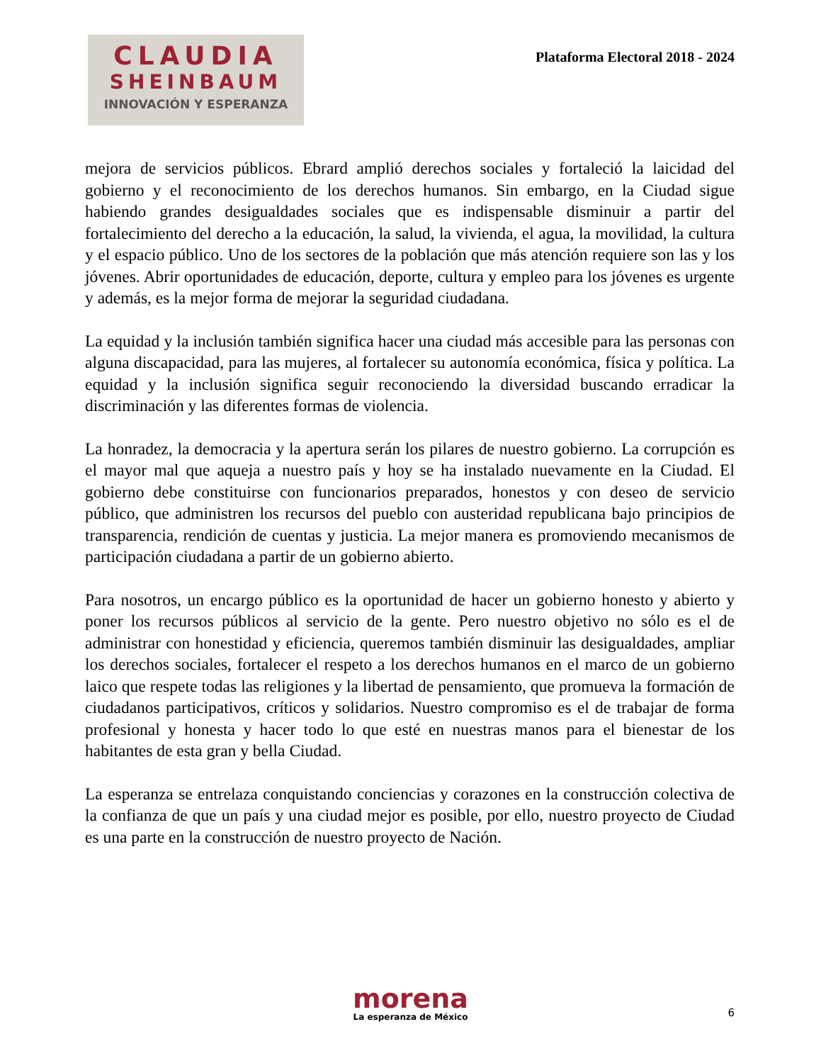CLAUDIA
SHEINBAUM
INNOVACIÓN Y ESPERANZA
Plataforma Electoral 2018 - 2024
mejora de servicios públicos. Ebrard amplió derechos sociales y fortaleció la laicidad del gobierno y el reconocimiento de los derechos humanos. Sin embargo, en la Ciudad sigue habiendo grandes desigualdades sociales que es indispensable disminuir a partir del fortalecimiento del derecho a la educación, la salud, la vivienda, el agua, la movilidad, la cultura y el espacio público. Uno de los sectores de la población que más atención requiere son las y los jóvenes. Abrir oportunidades de educación, deporte, cultura y empleo para los jóvenes es urgente y además, es la mejor forma de mejorar la seguridad ciudadana.
La equidad y la inclusión también significa hacer una ciudad más accesible para las personas con alguna discapacidad, para las mujeres, al fortalecer su autonomía económica, física y política. La equidad y la inclusión significa seguir reconociendo la diversidad buscando erradicar la discriminación y las diferentes formas de violencia.
La honradez, la democracia y la apertura serán los pilares de nuestro gobierno. La corrupción es el mayor mal que aqueja a nuestro país y hoy se ha instalado nuevamente en la Ciudad. El gobierno debe constituirse con funcionarios preparados, honestos y con deseo de servicio público, que administren los recursos del pueblo con austeridad republicana bajo principios de transparencia, rendición de cuentas y justicia. La mejor manera es promoviendo mecanismos de participación ciudadana a partir de un gobierno abierto.
Para nosotros, un encargo público es la oportunidad de hacer un gobierno honesto y abierto y poner los recursos públicos al servicio de la gente. Pero nuestro objetivo no sólo es el de administrar con honestidad y eficiencia, queremos también disminuir las desigualdades, ampliar los derechos sociales, fortalecer el respeto a los derechos humanos en el marco de un gobierno laico que respete todas las religiones y la libertad de pensamiento, que promueva la formación de ciudadanos participativos, críticos y solidarios. Nuestro compromiso es el de trabajar de forma profesional y honesta y hacer todo lo que esté en nuestras manos para el bienestar de los habitantes de esta gran y bella Ciudad.
La esperanza se entrelaza conquistando conciencias y corazones en la construcción colectiva de la confianza de que un país y una ciudad mejor es posible, por ello, nuestro proyecto de Ciudad es una parte en la construcción de nuestro proyecto de Nación.
morena
La esperanza de México
6